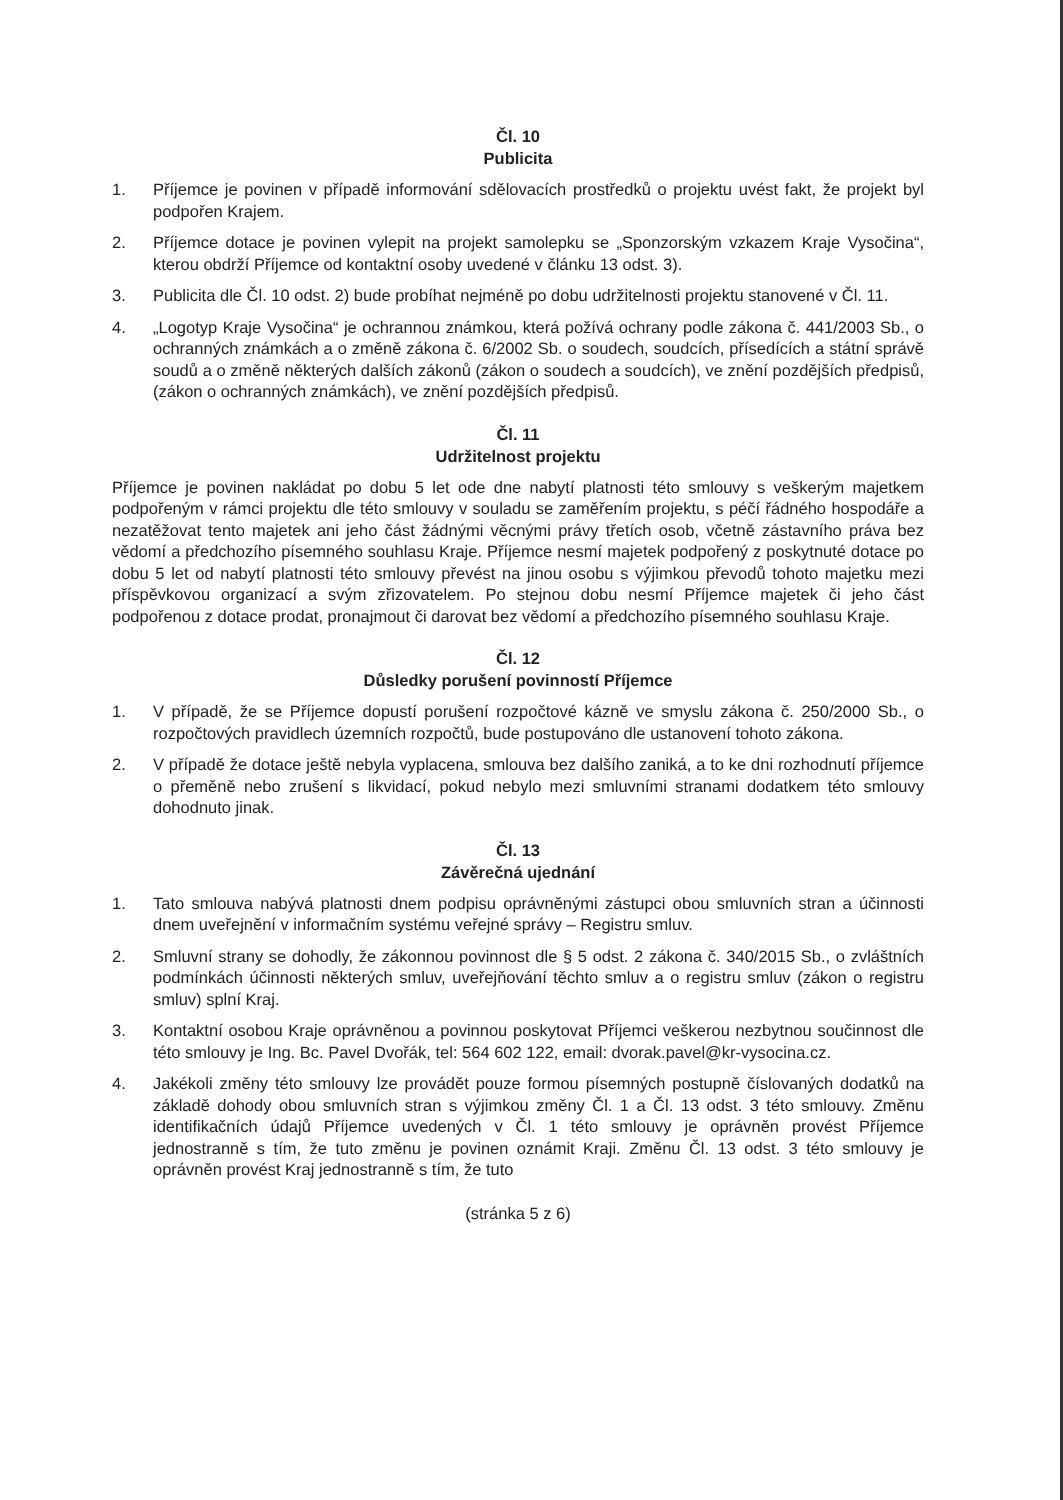Čl. 10
Publicita
1. Příjemce je povinen v případě informování sdělovacích prostředků o projektu uvést fakt, že projekt byl podpořen Krajem.
2. Příjemce dotace je povinen vylepit na projekt samolepku se „Sponzorským vzkazem Kraje Vysočina“, kterou obdrží Příjemce od kontaktní osoby uvedené v článku 13 odst. 3).
3. Publicita dle Čl. 10 odst. 2) bude probíhat nejméně po dobu udržitelnosti projektu stanovené v Čl. 11.
4. „Logotyp Kraje Vysočina“ je ochrannou známkou, která požívá ochrany podle zákona č. 441/2003 Sb., o ochranných známkách a o změně zákona č. 6/2002 Sb. o soudech, soudcích, přísedících a státní správě soudů a o změně některých dalších zákonů (zákon o soudech a soudcích), ve znění pozdějších předpisů, (zákon o ochranných známkách), ve znění pozdějších předpisů.
Čl. 11
Udržitelnost projektu
Příjemce je povinen nakládat po dobu 5 let ode dne nabytí platnosti této smlouvy s veškerým majetkem podpořeným v rámci projektu dle této smlouvy v souladu se zaměřením projektu, s péčí řádného hospodáře a nezatěžovat tento majetek ani jeho část žádnými věcnými právy třetích osob, včetně zástavního práva bez vědomí a předchozího písemného souhlasu Kraje. Příjemce nesmí majetek podpořený z poskytnuté dotace po dobu 5 let od nabytí platnosti této smlouvy převést na jinou osobu s výjimkou převodů tohoto majetku mezi příspěvkovou organizací a svým zřizovatelem. Po stejnou dobu nesmí Příjemce majetek či jeho část podpořenou z dotace prodat, pronajmout či darovat bez vědomí a předchozího písemného souhlasu Kraje.
Čl. 12
Důsledky porušení povinností Příjemce
1. V případě, že se Příjemce dopustí porušení rozpočtové kázně ve smyslu zákona č. 250/2000 Sb., o rozpočtových pravidlech územních rozpočtů, bude postupováno dle ustanovení tohoto zákona.
2. V případě že dotace ještě nebyla vyplacena, smlouva bez dalšího zaniká, a to ke dni rozhodnutí příjemce o přeměně nebo zrušení s likvidací, pokud nebylo mezi smluvními stranami dodatkem této smlouvy dohodnuto jinak.
Čl. 13
Závěrečná ujednání
1. Tato smlouva nabývá platnosti dnem podpisu oprávněnými zástupci obou smluvních stran a účinnosti dnem uveřejnění v informačním systému veřejné správy – Registru smluv.
2. Smluvní strany se dohodly, že zákonnou povinnost dle § 5 odst. 2 zákona č. 340/2015 Sb., o zvláštních podmínkách účinnosti některých smluv, uveřejňování těchto smluv a o registru smluv (zákon o registru smluv) splní Kraj.
3. Kontaktní osobou Kraje oprávněnou a povinnou poskytovat Příjemci veškerou nezbytnou součinnost dle této smlouvy je Ing. Bc. Pavel Dvořák, tel: 564 602 122, email: dvorak.pavel@kr-vysocina.cz.
4. Jakékoli změny této smlouvy lze provádět pouze formou písemných postupně číslovaných dodatků na základě dohody obou smluvních stran s výjimkou změny Čl. 1 a Čl. 13 odst. 3 této smlouvy. Změnu identifikačních údajů Příjemce uvedených v Čl. 1 této smlouvy je oprávněn provést Příjemce jednostranně s tím, že tuto změnu je povinen oznámit Kraji. Změnu Čl. 13 odst. 3 této smlouvy je oprávněn provést Kraj jednostranně s tím, že tuto
(stránka 5 z 6)